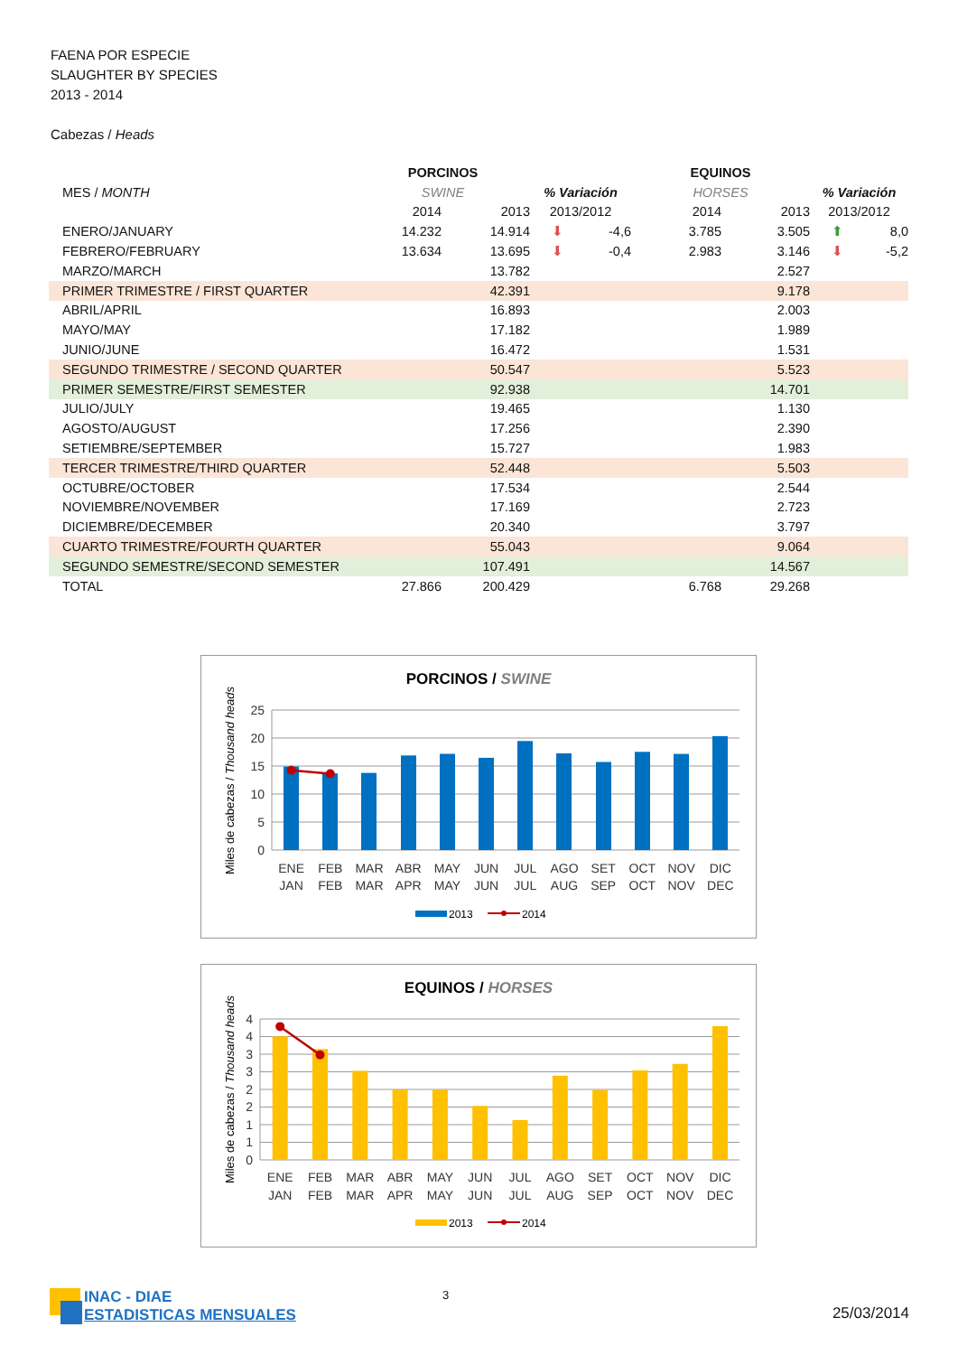FAENA POR ESPECIE
SLAUGHTER BY SPECIES
2013 - 2014
Cabezas / Heads
| | PORCINOS | | | | EQUINOS | | | |
| --- | --- | --- | --- | --- | --- | --- | --- | --- |
| MES / MONTH | SWINE | | % Variación | | HORSES | | % Variación | |
| | 2014 | 2013 | 2013/2012 | | 2014 | 2013 | 2013/2012 | |
| ENERO/JANUARY | 14.232 | 14.914 | ⬇ | -4,6 | 3.785 | 3.505 | ⬆ | 8,0 |
| FEBRERO/FEBRUARY | 13.634 | 13.695 | ⬇ | -0,4 | 2.983 | 3.146 | ⬇ | -5,2 |
| MARZO/MARCH | | 13.782 | | | | 2.527 | | |
| PRIMER TRIMESTRE / FIRST QUARTER | | 42.391 | | | | 9.178 | | |
| ABRIL/APRIL | | 16.893 | | | | 2.003 | | |
| MAYO/MAY | | 17.182 | | | | 1.989 | | |
| JUNIO/JUNE | | 16.472 | | | | 1.531 | | |
| SEGUNDO TRIMESTRE / SECOND QUARTER | | 50.547 | | | | 5.523 | | |
| PRIMER SEMESTRE/FIRST SEMESTER | | 92.938 | | | | 14.701 | | |
| JULIO/JULY | | 19.465 | | | | 1.130 | | |
| AGOSTO/AUGUST | | 17.256 | | | | 2.390 | | |
| SETIEMBRE/SEPTEMBER | | 15.727 | | | | 1.983 | | |
| TERCER TRIMESTRE/THIRD QUARTER | | 52.448 | | | | 5.503 | | |
| OCTUBRE/OCTOBER | | 17.534 | | | | 2.544 | | |
| NOVIEMBRE/NOVEMBER | | 17.169 | | | | 2.723 | | |
| DICIEMBRE/DECEMBER | | 20.340 | | | | 3.797 | | |
| CUARTO TRIMESTRE/FOURTH QUARTER | | 55.043 | | | | 9.064 | | |
| SEGUNDO SEMESTRE/SECOND SEMESTER | | 107.491 | | | | 14.567 | | |
| TOTAL | 27.866 | 200.429 | | | 6.768 | 29.268 | | |
PORCINOS / SWINE
25
20
15
10
5
0
Miles de cabezas / Thousand heads
ENE
FEB
MAR
ABR
MAY
JUN
JUL
AGO
SET
OCT
NOV
DIC
JAN
FEB
MAR
APR
MAY
JUN
JUL
AUG
SEP
OCT
NOV
DEC
2013
2014
EQUINOS / HORSES
4
4
3
3
2
2
1
1
0
Miles de cabezas / Thousand heads
ENE
FEB
MAR
ABR
MAY
JUN
JUL
AGO
SET
OCT
NOV
DIC
JAN
FEB
MAR
APR
MAY
JUN
JUL
AUG
SEP
OCT
NOV
DEC
2013
2014
INAC - DIAE
ESTADISTICAS MENSUALES
3
25/03/2014